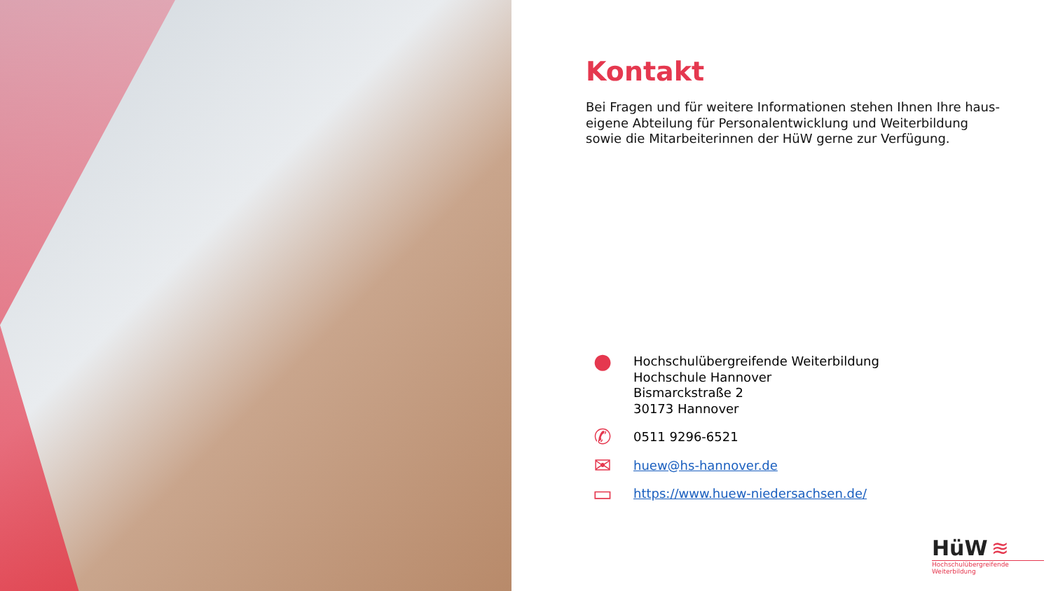Kontakt
Bei Fragen und für weitere Informationen stehen Ihnen Ihre haus-eigene Abteilung für Personalentwicklung und Weiterbildung sowie die Mitarbeiterinnen der HüW gerne zur Verfügung.
●
Hochschulübergreifende Weiterbildung
Hochschule Hannover
Bismarckstraße 2
30173 Hannover
✆
0511 9296-6521
✉
huew@hs-hannover.de
▭
https://www.huew-niedersachsen.de/
HüW ≋
Hochschulübergreifende Weiterbildung